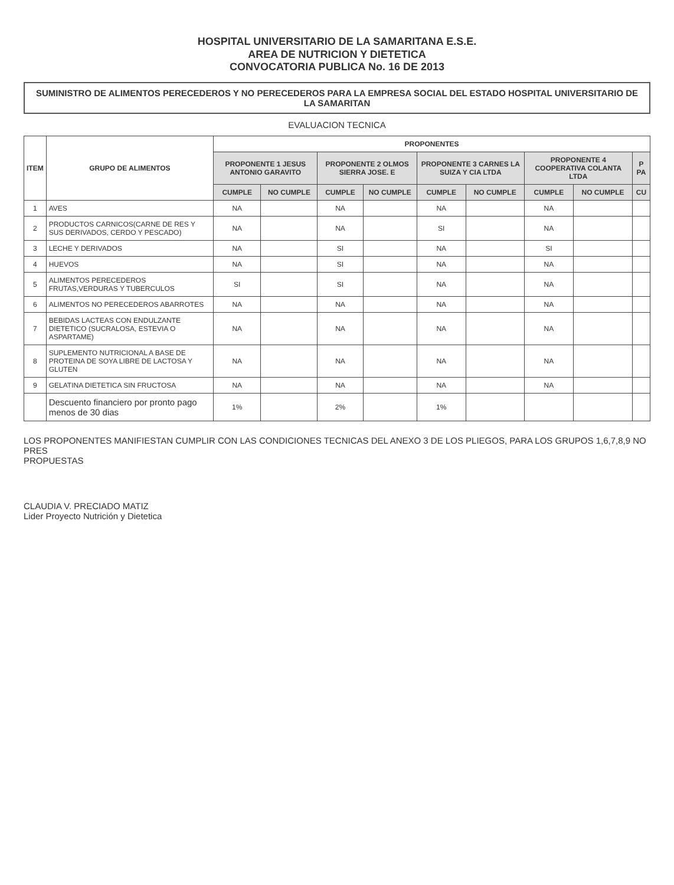HOSPITAL UNIVERSITARIO DE LA SAMARITANA E.S.E.
AREA DE NUTRICION Y DIETETICA
CONVOCATORIA PUBLICA No. 16 DE 2013
SUMINISTRO DE ALIMENTOS PERECEDEROS Y NO PERECEDEROS PARA LA EMPRESA SOCIAL DEL ESTADO HOSPITAL UNIVERSITARIO DE LA SAMARITAN
EVALUACION TECNICA
| ITEM | GRUPO DE ALIMENTOS | PROPONENTES | | | | | | | | |
| --- | --- | --- | --- | --- | --- | --- | --- | --- | --- | --- |
| | | PROPONENTE 1 JESUS ANTONIO GARAVITO | | PROPONENTE 2 OLMOS SIERRA JOSE. E | | PROPONENTE 3 CARNES LA SUIZA Y CIA LTDA | | PROPONENTE 4 COOPERATIVA COLANTA LTDA | | P PA |
| | | CUMPLE | NO CUMPLE | CUMPLE | NO CUMPLE | CUMPLE | NO CUMPLE | CUMPLE | NO CUMPLE | CU |
| 1 | AVES | NA | | NA | | NA | | NA | | |
| 2 | PRODUCTOS CARNICOS(CARNE DE RES Y SUS DERIVADOS, CERDO Y PESCADO) | NA | | NA | | SI | | NA | | |
| 3 | LECHE Y DERIVADOS | NA | | SI | | NA | | SI | | |
| 4 | HUEVOS | NA | | SI | | NA | | NA | | |
| 5 | ALIMENTOS PERECEDEROS FRUTAS,VERDURAS Y TUBERCULOS | SI | | SI | | NA | | NA | | |
| 6 | ALIMENTOS NO PERECEDEROS ABARROTES | NA | | NA | | NA | | NA | | |
| 7 | BEBIDAS LACTEAS CON ENDULZANTE DIETETICO (SUCRALOSA, ESTEVIA O ASPARTAME) | NA | | NA | | NA | | NA | | |
| 8 | SUPLEMENTO NUTRICIONAL A BASE DE PROTEINA DE SOYA LIBRE DE LACTOSA Y GLUTEN | NA | | NA | | NA | | NA | | |
| 9 | GELATINA DIETETICA SIN FRUCTOSA | NA | | NA | | NA | | NA | | |
| | Descuento financiero por pronto pago menos de 30 dias | 1% | | 2% | | 1% | | | | |
LOS PROPONENTES MANIFIESTAN CUMPLIR CON LAS CONDICIONES TECNICAS DEL ANEXO 3 DE LOS PLIEGOS, PARA LOS GRUPOS 1,6,7,8,9 NO PRES
PROPUESTAS
CLAUDIA V. PRECIADO MATIZ
Lider Proyecto Nutrición y Dietetica